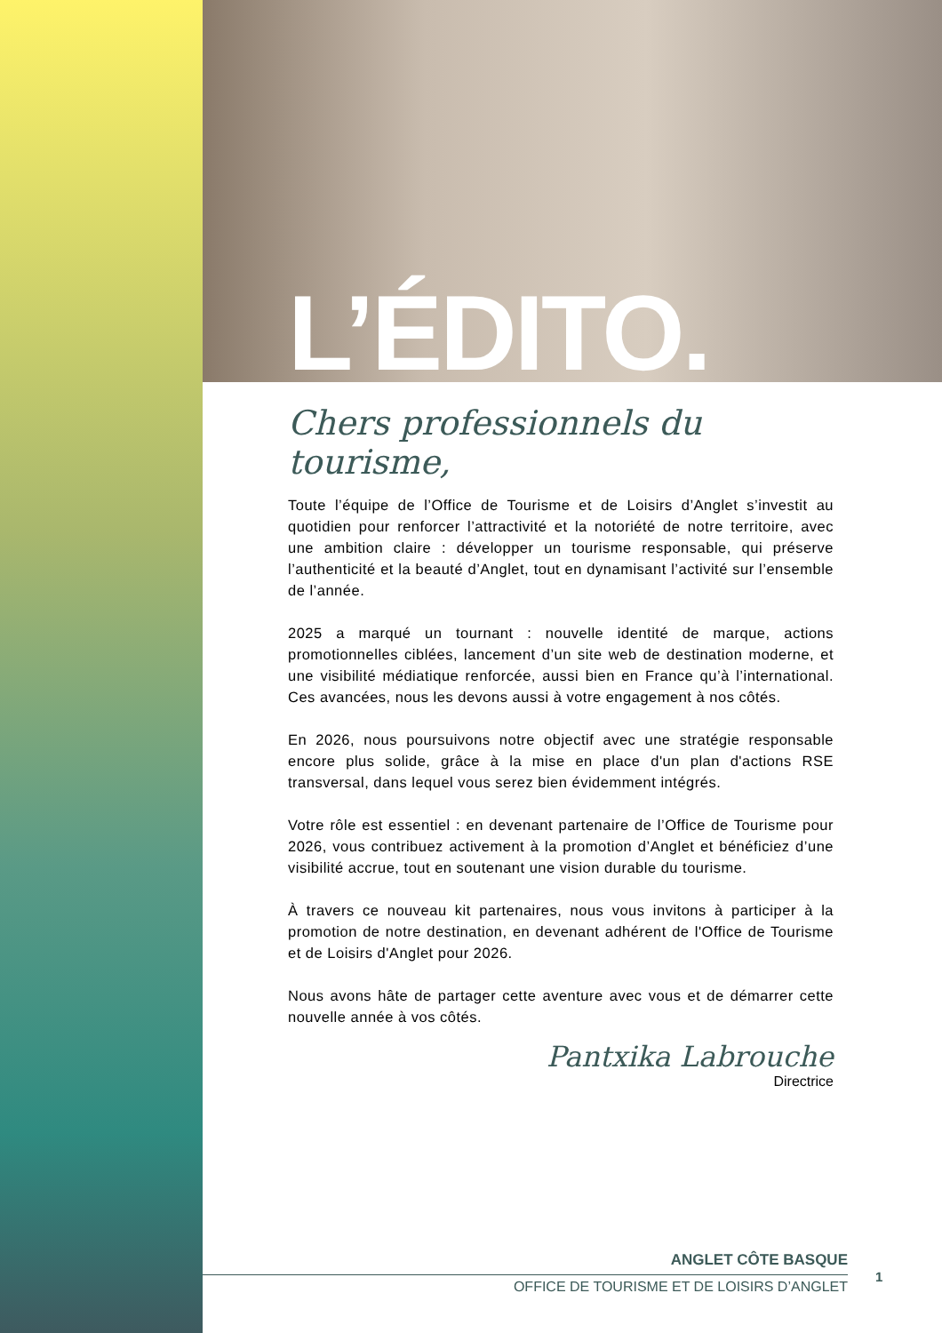L’ÉDITO.
Chers professionnels du tourisme,
Toute l’équipe de l’Office de Tourisme et de Loisirs d’Anglet s’investit au quotidien pour renforcer l’attractivité et la notoriété de notre territoire, avec une ambition claire : développer un tourisme responsable, qui préserve l’authenticité et la beauté d’Anglet, tout en dynamisant l’activité sur l’ensemble de l’année.
2025 a marqué un tournant : nouvelle identité de marque, actions promotionnelles ciblées, lancement d’un site web de destination moderne, et une visibilité médiatique renforcée, aussi bien en France qu’à l’international. Ces avancées, nous les devons aussi à votre engagement à nos côtés.
En 2026, nous poursuivons notre objectif avec une stratégie responsable encore plus solide, grâce à la mise en place d'un plan d'actions RSE transversal, dans lequel vous serez bien évidemment intégrés.
Votre rôle est essentiel : en devenant partenaire de l’Office de Tourisme pour 2026, vous contribuez activement à la promotion d’Anglet et bénéficiez d’une visibilité accrue, tout en soutenant une vision durable du tourisme.
À travers ce nouveau kit partenaires, nous vous invitons à participer à la promotion de notre destination, en devenant adhérent de l'Office de Tourisme et de Loisirs d'Anglet pour 2026.
Nous avons hâte de partager cette aventure avec vous et de démarrer cette nouvelle année à vos côtés.
Pantxika Labrouche
Directrice
ANGLET CÔTE BASQUE
OFFICE DE TOURISME ET DE LOISIRS D’ANGLET
1